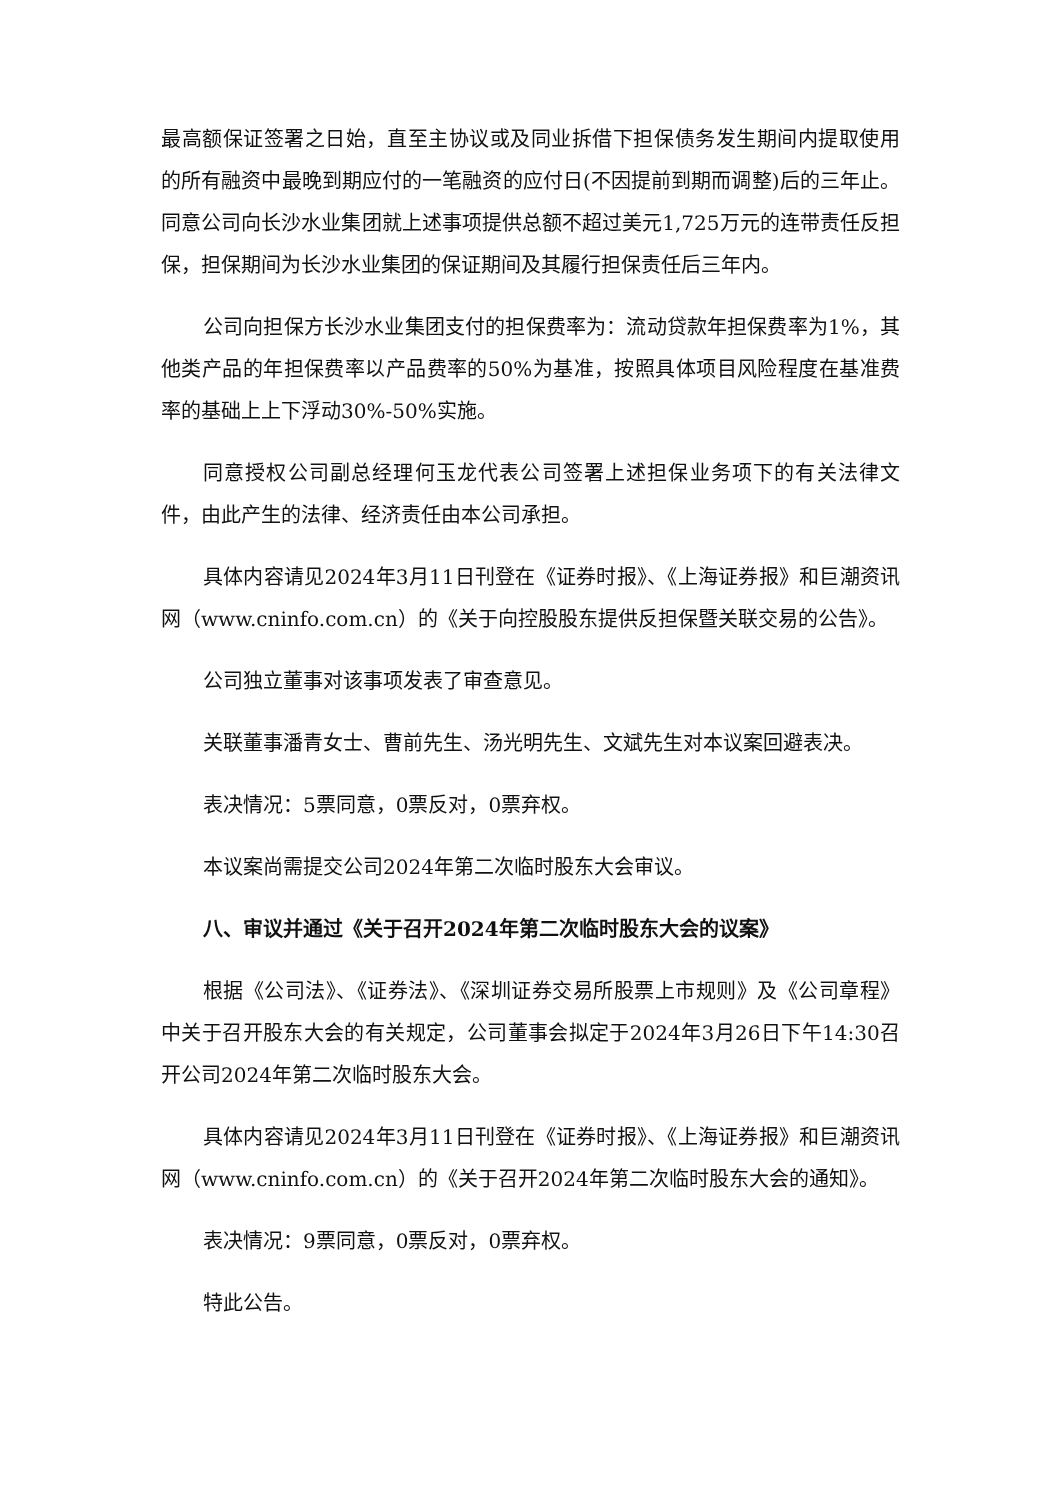最高额保证签署之日始，直至主协议或及同业拆借下担保债务发生期间内提取使用的所有融资中最晚到期应付的一笔融资的应付日(不因提前到期而调整)后的三年止。同意公司向长沙水业集团就上述事项提供总额不超过美元1,725万元的连带责任反担保，担保期间为长沙水业集团的保证期间及其履行担保责任后三年内。
公司向担保方长沙水业集团支付的担保费率为：流动贷款年担保费率为1%，其他类产品的年担保费率以产品费率的50%为基准，按照具体项目风险程度在基准费率的基础上上下浮动30%-50%实施。
同意授权公司副总经理何玉龙代表公司签署上述担保业务项下的有关法律文件，由此产生的法律、经济责任由本公司承担。
具体内容请见2024年3月11日刊登在《证券时报》、《上海证券报》和巨潮资讯网（www.cninfo.com.cn）的《关于向控股股东提供反担保暨关联交易的公告》。
公司独立董事对该事项发表了审查意见。
关联董事潘青女士、曹前先生、汤光明先生、文斌先生对本议案回避表决。
表决情况：5票同意，0票反对，0票弃权。
本议案尚需提交公司2024年第二次临时股东大会审议。
八、审议并通过《关于召开2024年第二次临时股东大会的议案》
根据《公司法》、《证券法》、《深圳证券交易所股票上市规则》及《公司章程》中关于召开股东大会的有关规定，公司董事会拟定于2024年3月26日下午14:30召开公司2024年第二次临时股东大会。
具体内容请见2024年3月11日刊登在《证券时报》、《上海证券报》和巨潮资讯网（www.cninfo.com.cn）的《关于召开2024年第二次临时股东大会的通知》。
表决情况：9票同意，0票反对，0票弃权。
特此公告。